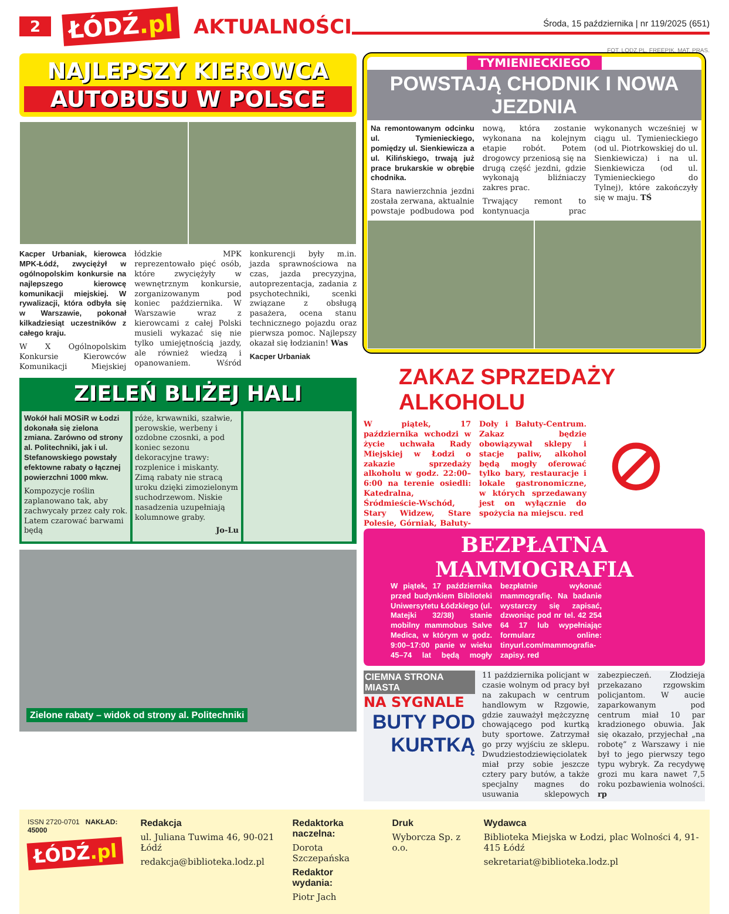2
ŁÓDŹ.pl
AKTUALNOŚCI
Środa, 15 października | nr 119/2025 (651)
FOT. LODZ.PL, FREEPIK, MAT. PRAS.
NAJLEPSZY KIEROWCA
AUTOBUSU W POLSCE
Kacper Urbaniak, kierowca MPK-Łódź, zwyciężył w ogólnopolskim konkursie na najlepszego kierowcę komunikacji miejskiej. W rywalizacji, która odbyła się w Warszawie, pokonał kilkadziesiąt uczestników z całego kraju.
W X Ogólnopolskim Konkursie Kierowców Komunikacji Miejskiej łódzkie MPK reprezentowało pięć osób, które zwyciężyły w wewnętrznym konkursie, zorganizowanym pod koniec października. W Warszawie wraz z kierowcami z całej Polski musieli wykazać się nie tylko umiejętnością jazdy, ale również wiedzą i opanowaniem. Wśród konkurencji były m.in. jazda sprawnościowa na czas, jazda precyzyjna, autoprezentacja, zadania z psychotechniki, scenki związane z obsługą pasażera, ocena stanu technicznego pojazdu oraz pierwsza pomoc. Najlepszy okazał się łodzianin! Was
Kacper Urbaniak
ZIELEŃ BLIŻEJ HALI
Wokół hali MOSiR w Łodzi dokonała się zielona zmiana. Zarówno od strony al. Politechniki, jak i ul. Stefanowskiego powstały efektowne rabaty o łącznej powierzchni 1000 mkw.
Kompozycje roślin zaplanowano tak, aby zachwycały przez cały rok. Latem czarować barwami będą
róże, krwawniki, szałwie, perowskie, werbeny i ozdobne czosnki, a pod koniec sezonu dekoracyjne trawy: rozplenice i miskanty. Zimą rabaty nie stracą uroku dzięki zimozielonym suchodrzewom. Niskie nasadzenia uzupełniają kolumnowe graby.
Jo-Lu
Zielone rabaty – widok od strony al. Politechniki
TYMIENIECKIEGO
POWSTAJĄ CHODNIK I NOWA JEZDNIA
Na remontowanym odcinku ul. Tymienieckiego, pomiędzy ul. Sienkiewicza a ul. Kilińskiego, trwają już prace brukarskie w obrębie chodnika.
Stara nawierzchnia jezdni została zerwana, aktualnie powstaje podbudowa pod nową, która zostanie wykonana na kolejnym etapie robót. Potem drogowcy przeniosą się na drugą część jezdni, gdzie wykonają bliźniaczy zakres prac.
Trwający remont to kontynuacja prac wykonanych wcześniej w ciągu ul. Tymienieckiego (od ul. Piotrkowskiej do ul. Sienkiewicza) i na ul. Sienkiewicza (od ul. Tymienieckiego do Tylnej), które zakończyły się w maju. TŚ
ZAKAZ SPRZEDAŻY ALKOHOLU
W piątek, 17 października wchodzi w życie uchwała Rady Miejskiej w Łodzi o zakazie sprzedaży alkoholu w godz. 22:00–6:00 na terenie osiedli: Katedralna, Śródmieście-Wschód, Stary Widzew, Stare Polesie, Górniak, Bałuty-Doły i Bałuty-Centrum. Zakaz będzie obowiązywał sklepy i stacje paliw, alkohol będą mogły oferować tylko bary, restauracje i lokale gastronomiczne, w których sprzedawany jest on wyłącznie do spożycia na miejscu. red
⊘
BEZPŁATNA MAMMOGRAFIA
W piątek, 17 października przed budynkiem Biblioteki Uniwersytetu Łódzkiego (ul. Matejki 32/38) stanie mobilny mammobus Salve Medica, w którym w godz. 9:00–17:00 panie w wieku 45–74 lat będą mogły bezpłatnie wykonać mammografię. Na badanie wystarczy się zapisać, dzwoniąc pod nr tel. 42 254 64 17 lub wypełniając formularz online: tinyurl.com/mammografia-zapisy. red
CIEMNA STRONA MIASTA
NA SYGNALE
BUTY POD KURTKĄ
11 października policjant w czasie wolnym od pracy był na zakupach w centrum handlowym w Rzgowie, gdzie zauważył mężczyznę chowającego pod kurtką buty sportowe. Zatrzymał go przy wyjściu ze sklepu. Dwudziestodziewięciolatek miał przy sobie jeszcze cztery pary butów, a także specjalny magnes do usuwania sklepowych zabezpieczeń. Złodzieja przekazano rzgowskim policjantom. W aucie zaparkowanym pod centrum miał 10 par kradzionego obuwia. Jak się okazało, przyjechał „na robotę” z Warszawy i nie był to jego pierwszy tego typu wybryk. Za recydywę grozi mu kara nawet 7,5 roku pozbawienia wolności. rp
ISSN 2720-0701 NAKŁAD: 45000
ŁÓDŹ.pl
Redakcja
ul. Juliana Tuwima 46, 90-021 Łódź
redakcja@biblioteka.lodz.pl
Redaktorka naczelna:
Dorota Szczepańska
Redaktor wydania:
Piotr Jach
Druk
Wyborcza Sp. z o.o.
Wydawca
Biblioteka Miejska w Łodzi, plac Wolności 4, 91-415 Łódź
sekretariat@biblioteka.lodz.pl